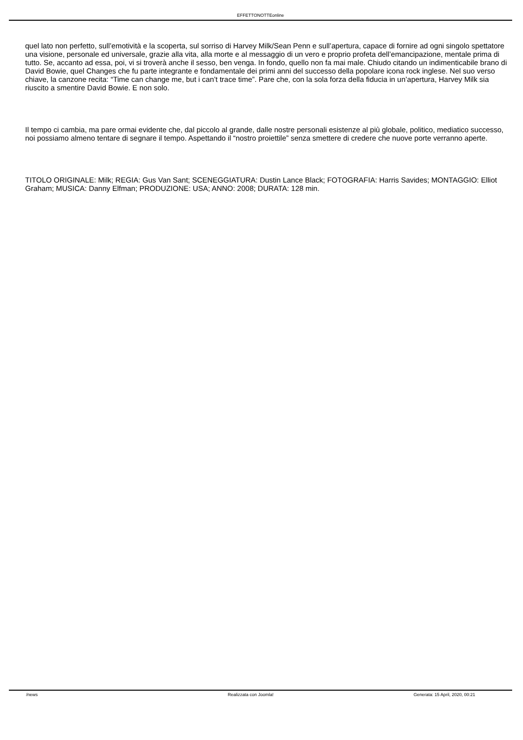EFFETTONOTTEonline
quel lato non perfetto, sull’emotività e la scoperta, sul sorriso di Harvey Milk/Sean Penn e sull’apertura, capace di fornire ad ogni singolo spettatore una visione, personale ed universale, grazie alla vita, alla morte e al messaggio di un vero e proprio profeta dell’emancipazione, mentale prima di tutto. Se, accanto ad essa, poi, vi si troverà anche il sesso, ben venga. In fondo, quello non fa mai male. Chiudo citando un indimenticabile brano di David Bowie, quel Changes che fu parte integrante e fondamentale dei primi anni del successo della popolare icona rock inglese. Nel suo verso chiave, la canzone recita: “Time can change me, but i can’t trace time”. Pare che, con la sola forza della fiducia in un’apertura, Harvey Milk sia riuscito a smentire David Bowie. E non solo.
Il tempo ci cambia, ma pare ormai evidente che, dal piccolo al grande, dalle nostre personali esistenze al più globale, politico, mediatico successo, noi possiamo almeno tentare di segnare il tempo. Aspettando il “nostro proiettile” senza smettere di credere che nuove porte verranno aperte.
TITOLO ORIGINALE: Milk; REGIA: Gus Van Sant; SCENEGGIATURA: Dustin Lance Black; FOTOGRAFIA: Harris Savides; MONTAGGIO: Elliot Graham; MUSICA: Danny Elfman; PRODUZIONE: USA; ANNO: 2008; DURATA: 128 min.
/news Realizzata con Joomla! Generata: 15 April, 2020, 00:21